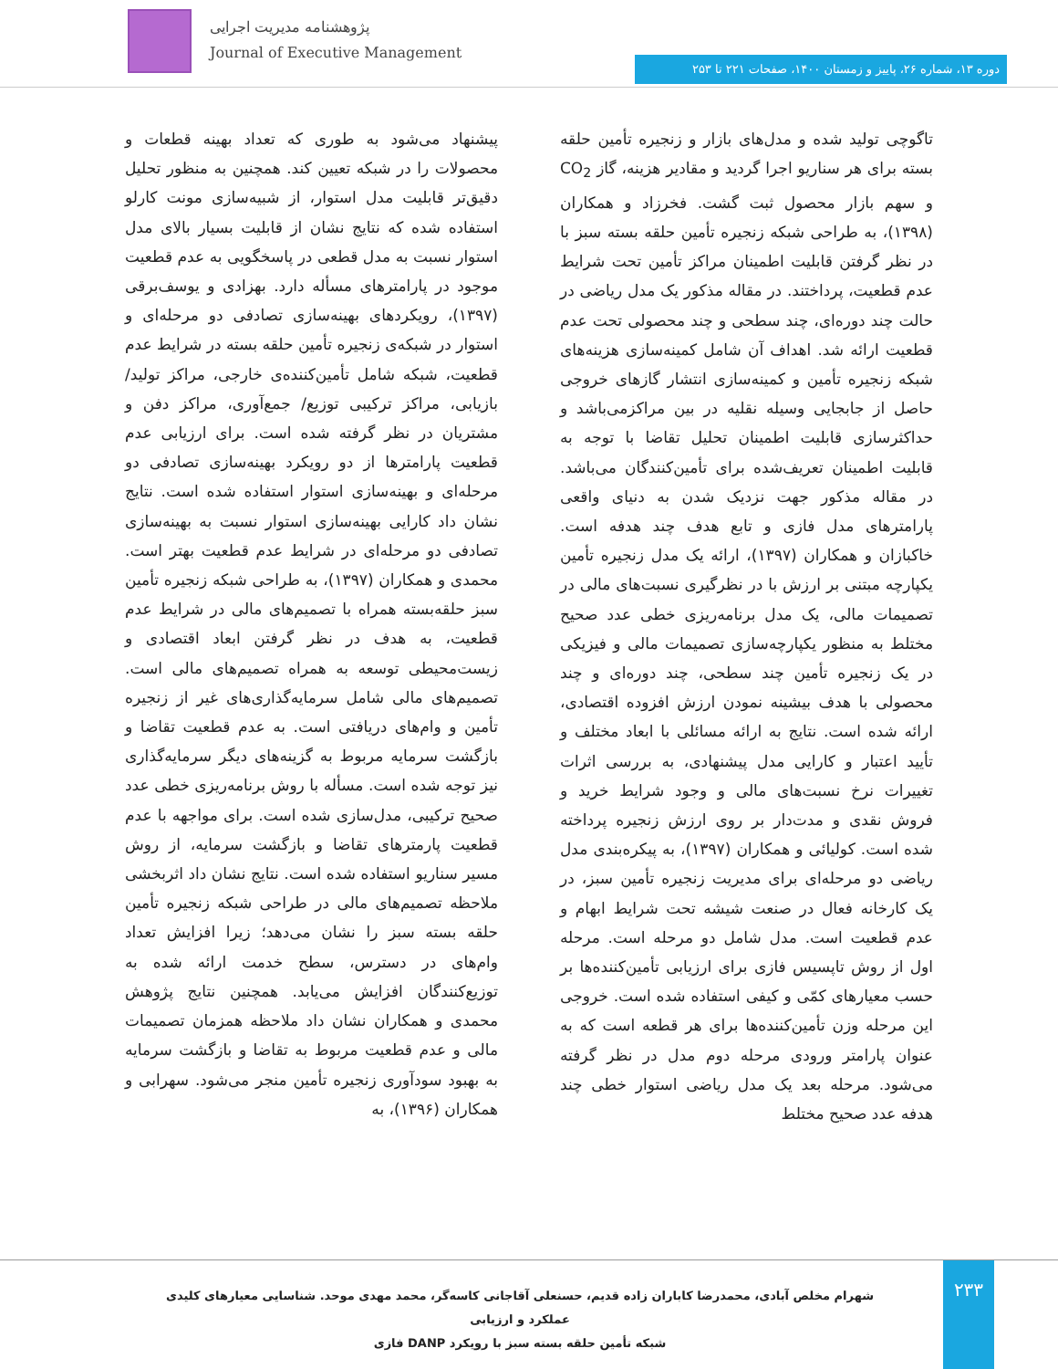پژوهشنامه مدیریت اجرایی
Journal of Executive Management
دوره ۱۳، شماره ۲۶، پاییز و زمستان ۱۴۰۰، صفحات ۲۲۱ تا ۲۵۳
تاگوچی تولید شده و مدل‌های بازار و زنجیره تأمین حلقه بسته برای هر سناریو اجرا گردید و مقادیر هزینه، گاز CO<sub>2</sub> و سهم بازار محصول ثبت گشت. فخرزاد و همکاران (۱۳۹۸)، به طراحی شبکه زنجیره تأمین حلقه بسته سبز با در نظر گرفتن قابلیت اطمینان مراکز تأمین تحت شرایط عدم قطعیت، پرداختند. در مقاله مذکور یک مدل ریاضی در حالت چند دوره‌ای، چند سطحی و چند محصولی تحت عدم قطعیت ارائه شد. اهداف آن شامل کمینه‌سازی هزینه‌های شبکه زنجیره تأمین و کمینه‌سازی انتشار گازهای خروجی حاصل از جابجایی وسیله نقلیه در بین مراکزمی‌باشد و حداکثرسازی قابلیت اطمینان تحلیل تقاضا با توجه به قابلیت اطمینان تعریف‌شده برای تأمین‌کنندگان می‌باشد. در مقاله مذکور جهت نزدیک شدن به دنیای واقعی پارامترهای مدل فازی و تابع هدف چند هدفه است. خاکبازان و همکاران (۱۳۹۷)، ارائه یک مدل زنجیره تأمین یکپارچه مبتنی بر ارزش با در نظرگیری نسبت‌های مالی در تصمیمات مالی، یک مدل برنامه‌ریزی خطی عدد صحیح مختلط به منظور یکپارچه‌سازی تصمیمات مالی و فیزیکی در یک زنجیره تأمین چند سطحی، چند دوره‌ای و چند محصولی با هدف بیشینه نمودن ارزش افزوده اقتصادی، ارائه شده است. نتایج به ارائه مسائلی با ابعاد مختلف و تأیید اعتبار و کارایی مدل پیشنهادی، به بررسی اثرات تغییرات نرخ نسبت‌های مالی و وجود شرایط خرید و فروش نقدی و مدت‌دار بر روی ارزش زنجیره پرداخته شده است. کولیائی و همکاران (۱۳۹۷)، به پیکره‌بندی مدل ریاضی دو مرحله‌ای برای مدیریت زنجیره تأمین سبز، در یک کارخانه فعال در صنعت شیشه تحت شرایط ابهام و عدم قطعیت است. مدل شامل دو مرحله است. مرحله اول از روش تاپسیس فازی برای ارزیابی تأمین‌کننده‌ها بر حسب معیارهای کمّی و کیفی استفاده شده است. خروجی این مرحله وزن تأمین‌کننده‌ها برای هر قطعه است که به عنوان پارامتر ورودی مرحله دوم مدل در نظر گرفته می‌شود. مرحله بعد یک مدل ریاضی استوار خطی چند هدفه عدد صحیح مختلط
پیشنهاد می‌شود به طوری که تعداد بهینه قطعات و محصولات را در شبکه تعیین کند. همچنین به منظور تحلیل دقیق‌تر قابلیت مدل استوار، از شبیه‌سازی مونت کارلو استفاده شده که نتایج نشان از قابلیت بسیار بالای مدل استوار نسبت به مدل قطعی در پاسخگویی به عدم قطعیت موجود در پارامترهای مسأله دارد. بهزادی و یوسف‌برقی (۱۳۹۷)، رویکردهای بهینه‌سازی تصادفی دو مرحله‌ای و استوار در شبکه‌ی زنجیره تأمین حلقه بسته در شرایط عدم قطعیت، شبکه شامل تأمین‌کننده‌ی خارجی، مراکز تولید/ بازیابی، مراکز ترکیبی توزیع/ جمع‌آوری، مراکز دفن و مشتریان در نظر گرفته شده است. برای ارزیابی عدم قطعیت پارامترها از دو رویکرد بهینه‌سازی تصادفی دو مرحله‌ای و بهینه‌سازی استوار استفاده شده است. نتایج نشان داد کارایی بهینه‌سازی استوار نسبت به بهینه‌سازی تصادفی دو مرحله‌ای در شرایط عدم قطعیت بهتر است. محمدی و همکاران (۱۳۹۷)، به طراحی شبکه زنجیره تأمین سبز حلقه‌بسته همراه با تصمیم‌های مالی در شرایط عدم قطعیت، به هدف در نظر گرفتن ابعاد اقتصادی و زیست‌محیطی توسعه به همراه تصمیم‌های مالی است. تصمیم‌های مالی شامل سرمایه‌گذاری‌های غیر از زنجیره تأمین و وام‌های دریافتی است. به عدم قطعیت تقاضا و بازگشت سرمایه مربوط به گزینه‌های دیگر سرمایه‌گذاری نیز توجه شده است. مسأله با روش برنامه‌ریزی خطی عدد صحیح ترکیبی، مدل‌سازی شده است. برای مواجهه با عدم قطعیت پارمترهای تقاضا و بازگشت سرمایه، از روش مسیر سناریو استفاده شده است. نتایج نشان داد اثربخشی ملاحظه تصمیم‌های مالی در طراحی شبکه زنجیره تأمین حلقه بسته سبز را نشان می‌دهد؛ زیرا افزایش تعداد وام‌های در دسترس، سطح خدمت ارائه شده به توزیع‌کنندگان افزایش می‌یابد. همچنین نتایج پژوهش محمدی و همکاران نشان داد ملاحظه همزمان تصمیمات مالی و عدم قطعیت مربوط به تقاضا و بازگشت سرمایه به بهبود سودآوری زنجیره تأمین منجر می‌شود. سهرابی و همکاران (۱۳۹۶)، به
۲۳۳
شهرام مخلص آبادی، محمدرضا کاباران زاده قدیم، حسنعلی آقاجانی کاسه‌گر، محمد مهدی موحد. شناسایی معیارهای کلیدی عملکرد و ارزیابی
شبکه تأمین حلقه بسته سبز با رویکرد DANP فازی